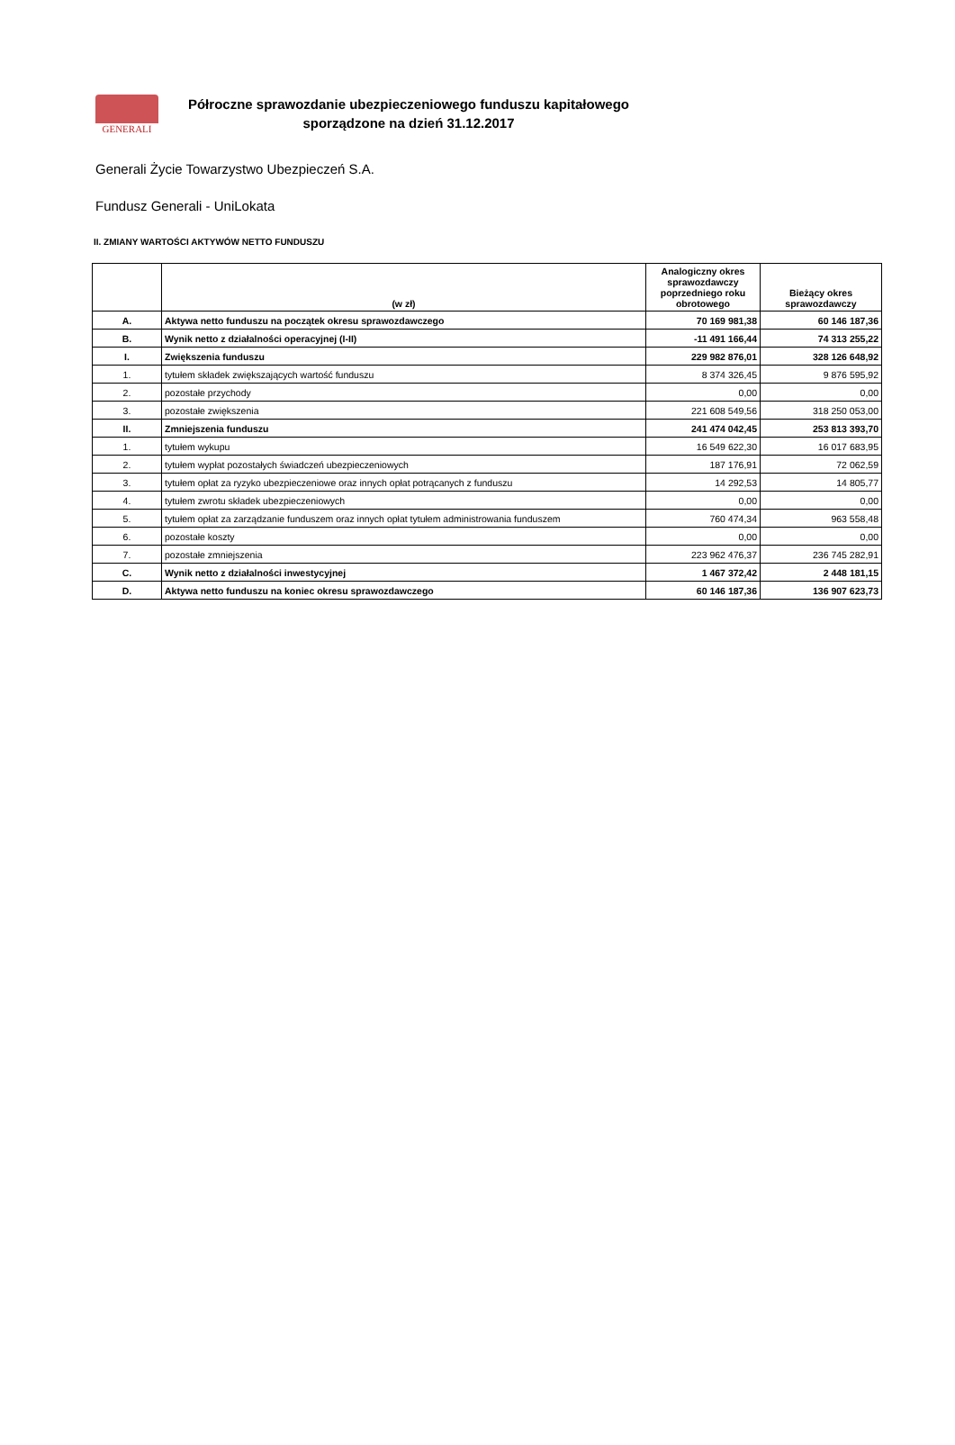GENERALI
Półroczne sprawozdanie ubezpieczeniowego funduszu kapitałowego
sporządzone na dzień 31.12.2017
Generali Życie Towarzystwo Ubezpieczeń S.A.
Fundusz Generali - UniLokata
II. ZMIANY WARTOŚCI AKTYWÓW NETTO FUNDUSZU
| | (w zł) | Analogiczny okres sprawozdawczy poprzedniego roku obrotowego | Bieżący okres sprawozdawczy |
| --- | --- | --- | --- |
| A. | Aktywa netto funduszu na początek okresu sprawozdawczego | 70 169 981,38 | 60 146 187,36 |
| B. | Wynik netto z działalności operacyjnej (I-II) | -11 491 166,44 | 74 313 255,22 |
| I. | Zwiększenia funduszu | 229 982 876,01 | 328 126 648,92 |
| 1. | tytułem składek zwiększających wartość funduszu | 8 374 326,45 | 9 876 595,92 |
| 2. | pozostałe przychody | 0,00 | 0,00 |
| 3. | pozostałe zwiększenia | 221 608 549,56 | 318 250 053,00 |
| II. | Zmniejszenia funduszu | 241 474 042,45 | 253 813 393,70 |
| 1. | tytułem wykupu | 16 549 622,30 | 16 017 683,95 |
| 2. | tytułem wypłat pozostałych świadczeń ubezpieczeniowych | 187 176,91 | 72 062,59 |
| 3. | tytułem opłat za ryzyko ubezpieczeniowe oraz innych opłat potrącanych z funduszu | 14 292,53 | 14 805,77 |
| 4. | tytułem zwrotu składek ubezpieczeniowych | 0,00 | 0,00 |
| 5. | tytułem opłat za zarządzanie funduszem oraz innych opłat tytułem administrowania funduszem | 760 474,34 | 963 558,48 |
| 6. | pozostałe koszty | 0,00 | 0,00 |
| 7. | pozostałe zmniejszenia | 223 962 476,37 | 236 745 282,91 |
| C. | Wynik netto z działalności inwestycyjnej | 1 467 372,42 | 2 448 181,15 |
| D. | Aktywa netto funduszu na koniec okresu sprawozdawczego | 60 146 187,36 | 136 907 623,73 |